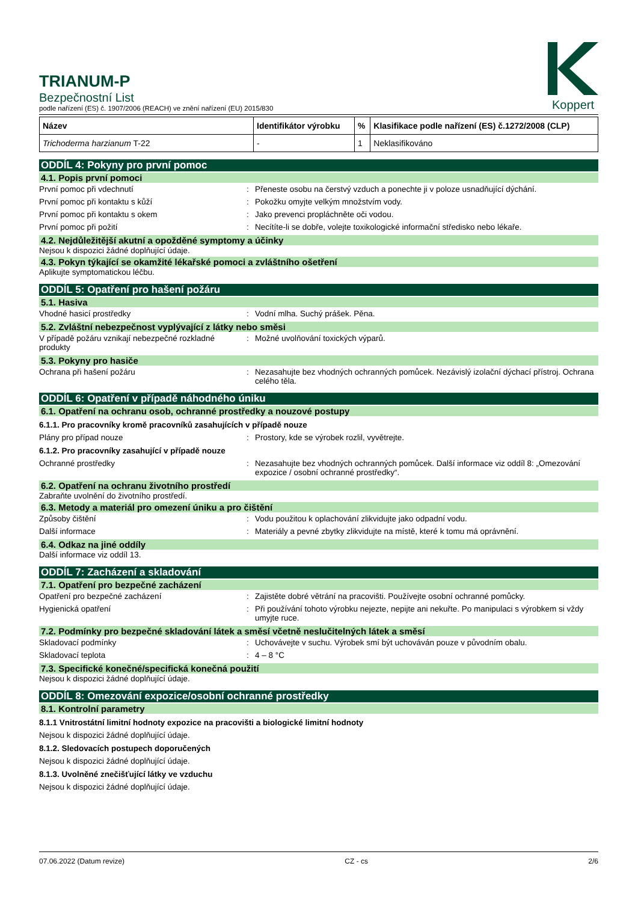TRIANUM-P
Bezpečnostní List
podle nařízení (ES) č. 1907/2006 (REACH) ve znění nařízení (EU) 2015/830
Koppert
| Název | Identifikátor výrobku | % | Klasifikace podle nařízení (ES) č.1272/2008 (CLP) |
| --- | --- | --- | --- |
| Trichoderma harzianum T-22 | - | 1 | Neklasifikováno |
ODDÍL 4: Pokyny pro první pomoc
4.1. Popis první pomoci
První pomoc při vdechnutí: Přeneste osobu na čerstvý vzduch a ponechte ji v poloze usnadňující dýchání.
První pomoc při kontaktu s kůží: Pokožku omyjte velkým množstvím vody.
První pomoc při kontaktu s okem: Jako prevenci propláchněte oči vodou.
První pomoc při požití: Necítíte-li se dobře, volejte toxikologické informační středisko nebo lékaře.
4.2. Nejdůležitější akutní a opožděné symptomy a účinky
Nejsou k dispozici žádné doplňující údaje.
4.3. Pokyn týkající se okamžité lékařské pomoci a zvláštního ošetření
Aplikujte symptomatickou léčbu.
ODDÍL 5: Opatření pro hašení požáru
5.1. Hasiva
Vhodné hasicí prostředky: Vodní mlha. Suchý prášek. Pěna.
5.2. Zvláštní nebezpečnost vyplývající z látky nebo směsi
V případě požáru vznikají nebezpečné rozkladné produkty: Možné uvolňování toxických výparů.
5.3. Pokyny pro hasiče
Ochrana při hašení požáru: Nezasahujte bez vhodných ochranných pomůcek. Nezávislý izolační dýchací přístroj. Ochrana celého těla.
ODDÍL 6: Opatření v případě náhodného úniku
6.1. Opatření na ochranu osob, ochranné prostředky a nouzové postupy
6.1.1. Pro pracovníky kromě pracovníků zasahujících v případě nouze
Plány pro případ nouze: Prostory, kde se výrobek rozlil, vyvětrejte.
6.1.2. Pro pracovníky zasahující v případě nouze
Ochranné prostředky: Nezasahujte bez vhodných ochranných pomůcek. Další informace viz oddíl 8: „Omezování expozice / osobní ochranné prostředky“.
6.2. Opatření na ochranu životního prostředí
Zabraňte uvolnění do životního prostředí.
6.3. Metody a materiál pro omezení úniku a pro čištění
Způsoby čištění: Vodu použitou k oplachování zlikvidujte jako odpadní vodu.
Další informace: Materiály a pevné zbytky zlikvidujte na místě, které k tomu má oprávnění.
6.4. Odkaz na jiné oddíly
Další informace viz oddíl 13.
ODDÍL 7: Zacházení a skladování
7.1. Opatření pro bezpečné zacházení
Opatření pro bezpečné zacházení: Zajistěte dobré větrání na pracovišti. Používejte osobní ochranné pomůcky.
Hygienická opatření: Při používání tohoto výrobku nejezte, nepijte ani nekuřte. Po manipulaci s výrobkem si vždy umyjte ruce.
7.2. Podmínky pro bezpečné skladování látek a směsí včetně neslučitelných látek a směsí
Skladovací podmínky: Uchovávejte v suchu. Výrobek smí být uchováván pouze v původním obalu.
Skladovací teplota: 4 – 8 °C
7.3. Specifické konečné/specifická konečná použití
Nejsou k dispozici žádné doplňující údaje.
ODDÍL 8: Omezování expozice/osobní ochranné prostředky
8.1. Kontrolní parametry
8.1.1 Vnitrostátní limitní hodnoty expozice na pracovišti a biologické limitní hodnoty
Nejsou k dispozici žádné doplňující údaje.
8.1.2. Sledovacích postupech doporučených
Nejsou k dispozici žádné doplňující údaje.
8.1.3. Uvolněné znečišťující látky ve vzduchu
Nejsou k dispozici žádné doplňující údaje.
07.06.2022 (Datum revize) CZ - cs 2/6